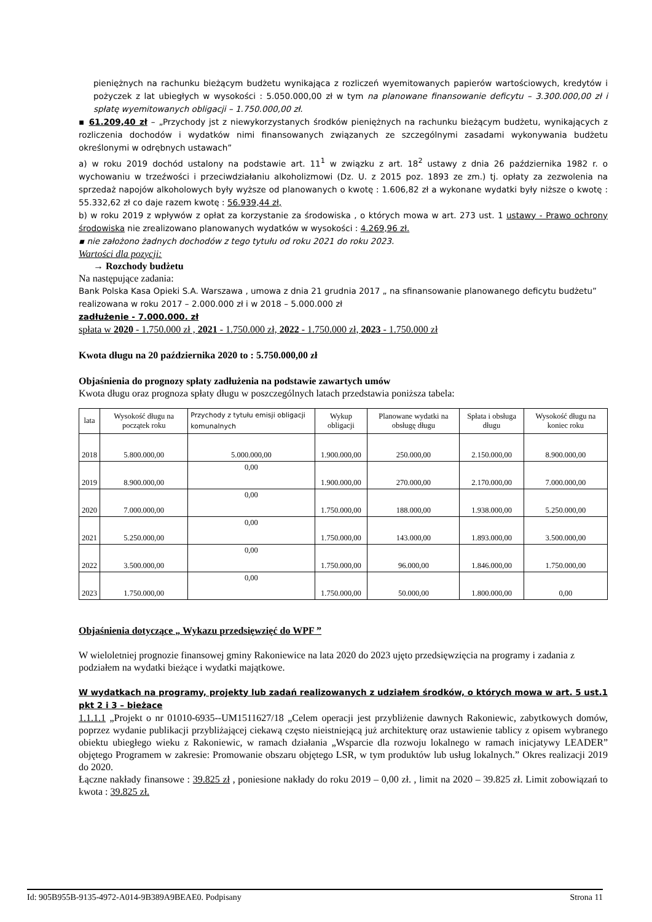pieniężnych na rachunku bieżącym budżetu wynikająca z rozliczeń wyemitowanych papierów wartościowych, kredytów i pożyczek z lat ubiegłych w wysokości : 5.050.000,00 zł w tym na planowane finansowanie deficytu – 3.300.000,00 zł i spłatę wyemitowanych obligacji – 1.750.000,00 zł.
▪ 61.209,40 zł – „Przychody jst z niewykorzystanych środków pieniężnych na rachunku bieżącym budżetu, wynikających z rozliczenia dochodów i wydatków nimi finansowanych związanych ze szczególnymi zasadami wykonywania budżetu określonymi w odrębnych ustawach”
a) w roku 2019 dochód ustalony na podstawie art. 11<sup>1</sup> w związku z art. 18<sup>2</sup> ustawy z dnia 26 października 1982 r. o wychowaniu w trzeźwości i przeciwdziałaniu alkoholizmowi (Dz. U. z 2015 poz. 1893 ze zm.) tj. opłaty za zezwolenia na sprzedaż napojów alkoholowych były wyższe od planowanych o kwotę : 1.606,82 zł a wykonane wydatki były niższe o kwotę : 55.332,62 zł co daje razem kwotę : 56.939,44 zł,
b) w roku 2019 z wpływów z opłat za korzystanie za środowiska , o których mowa w art. 273 ust. 1 ustawy - Prawo ochrony środowiska nie zrealizowano planowanych wydatków w wysokości : 4.269,96 zł.
▪ nie założono żadnych dochodów z tego tytułu od roku 2021 do roku 2023.
Wartości dla pozycji:
→ Rozchody budżetu
Na następujące zadania:
Bank Polska Kasa Opieki S.A. Warszawa , umowa z dnia 21 grudnia 2017 „ na sfinansowanie planowanego deficytu budżetu” realizowana w roku 2017 – 2.000.000 zł i w 2018 – 5.000.000 zł
zadłużenie - 7.000.000. zł
spłata w 2020 - 1.750.000 zł , 2021 - 1.750.000 zł, 2022 - 1.750.000 zł, 2023 - 1.750.000 zł
Kwota długu na 20 października 2020 to : 5.750.000,00 zł
Objaśnienia do prognozy spłaty zadłużenia na podstawie zawartych umów
Kwota długu oraz prognoza spłaty długu w poszczególnych latach przedstawia poniższa tabela:
| lata | Wysokość długu na początek roku | Przychody z tytułu emisji obligacji komunalnych | Wykup obligacji | Planowane wydatki na obsługę długu | Spłata i obsługa długu | Wysokość długu na koniec roku |
| --- | --- | --- | --- | --- | --- | --- |
| 2018 | 5.800.000,00 | 5.000.000,00 | 1.900.000,00 | 250.000,00 | 2.150.000,00 | 8.900.000,00 |
| 2019 | 8.900.000,00 | 0,00 | 1.900.000,00 | 270.000,00 | 2.170.000,00 | 7.000.000,00 |
| 2020 | 7.000.000,00 | 0,00 | 1.750.000,00 | 188.000,00 | 1.938.000,00 | 5.250.000,00 |
| 2021 | 5.250.000,00 | 0,00 | 1.750.000,00 | 143.000,00 | 1.893.000,00 | 3.500.000,00 |
| 2022 | 3.500.000,00 | 0,00 | 1.750.000,00 | 96.000,00 | 1.846.000,00 | 1.750.000,00 |
| 2023 | 1.750.000,00 | 0,00 | 1.750.000,00 | 50.000,00 | 1.800.000,00 | 0,00 |
Objaśnienia dotyczące „ Wykazu przedsięwzięć do WPF ”
W wieloletniej prognozie finansowej gminy Rakoniewice na lata 2020 do 2023 ujęto przedsięwzięcia na programy i zadania z podziałem na wydatki bieżące i wydatki majątkowe.
W wydatkach na programy, projekty lub zadań realizowanych z udziałem środków, o których mowa w art. 5 ust.1 pkt 2 i 3 – bieżące
1.1.1.1 „Projekt o nr 01010-6935--UM1511627/18 „Celem operacji jest przybliżenie dawnych Rakoniewic, zabytkowych domów, poprzez wydanie publikacji przybliżającej ciekawą często nieistniejącą już architekturę oraz ustawienie tablicy z opisem wybranego obiektu ubiegłego wieku z Rakoniewic, w ramach działania „Wsparcie dla rozwoju lokalnego w ramach inicjatywy LEADER” objętego Programem w zakresie: Promowanie obszaru objętego LSR, w tym produktów lub usług lokalnych.” Okres realizacji 2019 do 2020.
Łączne nakłady finansowe : 39.825 zł , poniesione nakłady do roku 2019 – 0,00 zł. , limit na 2020 – 39.825 zł. Limit zobowiązań to kwota : 39.825 zł.
Id: 905B955B-9135-4972-A014-9B389A9BEAE0. Podpisany Strona 11